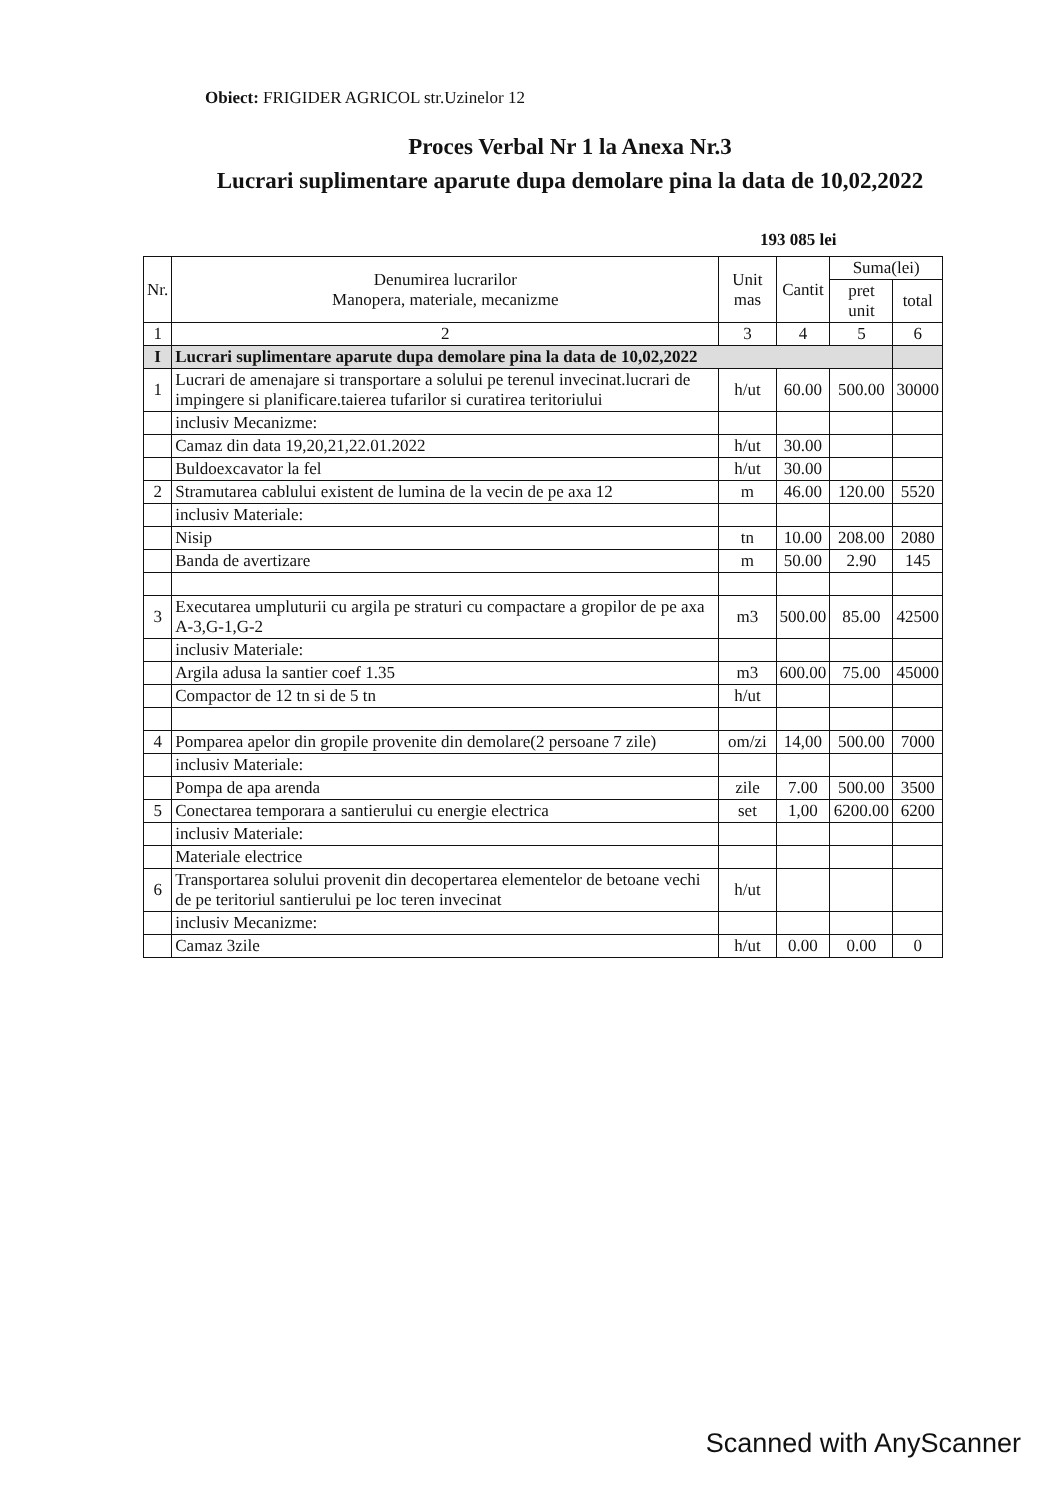Obiect: FRIGIDER AGRICOL str.Uzinelor 12
Proces Verbal Nr 1 la Anexa Nr.3
Lucrari suplimentare aparute dupa demolare pina la data de 10,02,2022
193 085 lei
| Nr. | Denumirea lucrarilor Manopera, materiale, mecanizme | Unit mas | Cantit | Suma(lei) | |
| --- | --- | --- | --- | --- | --- |
| | | | | pret unit | total |
| 1 | 2 | 3 | 4 | 5 | 6 |
| I | Lucrari suplimentare aparute dupa demolare pina la data de 10,02,2022 | | | | |
| 1 | Lucrari de amenajare si transportare a solului pe terenul invecinat.lucrari de impingere si planificare.taierea tufarilor si curatirea teritoriului | h/ut | 60.00 | 500.00 | 30000 |
| | inclusiv Mecanizme: | | | | |
| | Camaz din data 19,20,21,22.01.2022 | h/ut | 30.00 | | |
| | Buldoexcavator la fel | h/ut | 30.00 | | |
| 2 | Stramutarea cablului existent de lumina de la vecin de pe axa 12 | m | 46.00 | 120.00 | 5520 |
| | inclusiv Materiale: | | | | |
| | Nisip | tn | 10.00 | 208.00 | 2080 |
| | Banda de avertizare | m | 50.00 | 2.90 | 145 |
| 3 | Executarea umpluturii cu argila pe straturi cu compactare a gropilor de pe axa A-3,G-1,G-2 | m3 | 500.00 | 85.00 | 42500 |
| | inclusiv Materiale: | | | | |
| | Argila adusa la santier coef 1.35 | m3 | 600.00 | 75.00 | 45000 |
| | Compactor de 12 tn si de 5 tn | h/ut | | | |
| 4 | Pomparea apelor din gropile provenite din demolare(2 persoane 7 zile) | om/zi | 14,00 | 500.00 | 7000 |
| | inclusiv Materiale: | | | | |
| | Pompa de apa arenda | zile | 7.00 | 500.00 | 3500 |
| 5 | Conectarea temporara a santierului cu energie electrica | set | 1,00 | 6200.00 | 6200 |
| | inclusiv Materiale: | | | | |
| | Materiale electrice | | | | |
| 6 | Transportarea solului provenit din decopertarea elementelor de betoane vechi de pe teritoriul santierului pe loc teren invecinat | h/ut | | | |
| | inclusiv Mecanizme: | | | | |
| | Camaz 3zile | h/ut | 0.00 | 0.00 | 0 |
Scanned with AnyScanner